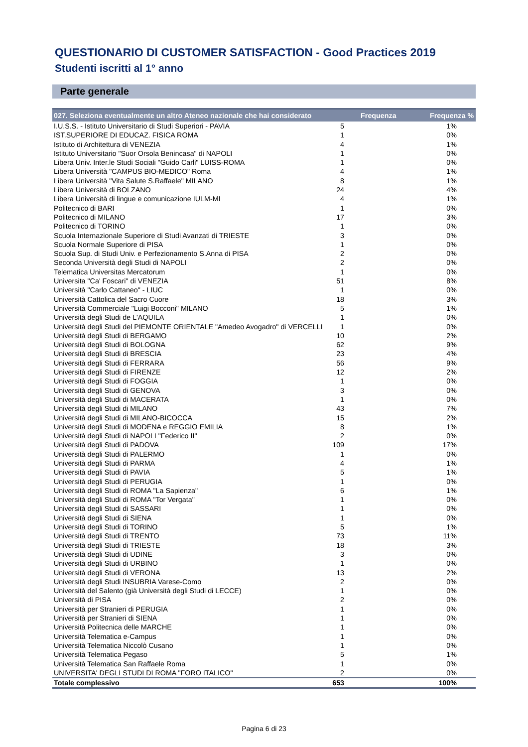QUESTIONARIO DI CUSTOMER SATISFACTION - Good Practices 2019
Studenti iscritti al 1° anno
Parte generale
| 027. Seleziona eventualmente un altro Ateneo nazionale che hai considerato | Frequenza | Frequenza % |
| --- | --- | --- |
| I.U.S.S. - Istituto Universitario di Studi Superiori - PAVIA | 5 | 1% |
| IST.SUPERIORE DI EDUCAZ. FISICA ROMA | 1 | 0% |
| Istituto di Architettura di VENEZIA | 4 | 1% |
| Istituto Universitario "Suor Orsola Benincasa" di NAPOLI | 1 | 0% |
| Libera Univ. Inter.le Studi Sociali "Guido Carli" LUISS-ROMA | 1 | 0% |
| Libera Università "CAMPUS BIO-MEDICO" Roma | 4 | 1% |
| Libera Università "Vita Salute S.Raffaele" MILANO | 8 | 1% |
| Libera Università di BOLZANO | 24 | 4% |
| Libera Università di lingue e comunicazione IULM-MI | 4 | 1% |
| Politecnico di BARI | 1 | 0% |
| Politecnico di MILANO | 17 | 3% |
| Politecnico di TORINO | 1 | 0% |
| Scuola Internazionale Superiore di Studi Avanzati di TRIESTE | 3 | 0% |
| Scuola Normale Superiore di PISA | 1 | 0% |
| Scuola Sup. di Studi Univ. e Perfezionamento S.Anna di PISA | 2 | 0% |
| Seconda Università degli Studi di NAPOLI | 2 | 0% |
| Telematica Universitas Mercatorum | 1 | 0% |
| Universita "Ca' Foscari" di VENEZIA | 51 | 8% |
| Università "Carlo Cattaneo" - LIUC | 1 | 0% |
| Università Cattolica del Sacro Cuore | 18 | 3% |
| Università Commerciale "Luigi Bocconi" MILANO | 5 | 1% |
| Università degli Studi de L'AQUILA | 1 | 0% |
| Università degli Studi del PIEMONTE ORIENTALE "Amedeo Avogadro" di VERCELLI | 1 | 0% |
| Università degli Studi di BERGAMO | 10 | 2% |
| Università degli Studi di BOLOGNA | 62 | 9% |
| Università degli Studi di BRESCIA | 23 | 4% |
| Università degli Studi di FERRARA | 56 | 9% |
| Università degli Studi di FIRENZE | 12 | 2% |
| Università degli Studi di FOGGIA | 1 | 0% |
| Università degli Studi di GENOVA | 3 | 0% |
| Università degli Studi di MACERATA | 1 | 0% |
| Università degli Studi di MILANO | 43 | 7% |
| Università degli Studi di MILANO-BICOCCA | 15 | 2% |
| Università degli Studi di MODENA e REGGIO EMILIA | 8 | 1% |
| Università degli Studi di NAPOLI "Federico II" | 2 | 0% |
| Università degli Studi di PADOVA | 109 | 17% |
| Università degli Studi di PALERMO | 1 | 0% |
| Università degli Studi di PARMA | 4 | 1% |
| Università degli Studi di PAVIA | 5 | 1% |
| Università degli Studi di PERUGIA | 1 | 0% |
| Università degli Studi di ROMA "La Sapienza" | 6 | 1% |
| Università degli Studi di ROMA "Tor Vergata" | 1 | 0% |
| Università degli Studi di SASSARI | 1 | 0% |
| Università degli Studi di SIENA | 1 | 0% |
| Università degli Studi di TORINO | 5 | 1% |
| Università degli Studi di TRENTO | 73 | 11% |
| Università degli Studi di TRIESTE | 18 | 3% |
| Università degli Studi di UDINE | 3 | 0% |
| Università degli Studi di URBINO | 1 | 0% |
| Università degli Studi di VERONA | 13 | 2% |
| Università degli Studi INSUBRIA Varese-Como | 2 | 0% |
| Università del Salento (già Università degli Studi di LECCE) | 1 | 0% |
| Università di PISA | 2 | 0% |
| Università per Stranieri di PERUGIA | 1 | 0% |
| Università per Stranieri di SIENA | 1 | 0% |
| Università Politecnica delle MARCHE | 1 | 0% |
| Università Telematica e-Campus | 1 | 0% |
| Università Telematica Niccolò Cusano | 1 | 0% |
| Università Telematica Pegaso | 5 | 1% |
| Università Telematica San Raffaele Roma | 1 | 0% |
| UNIVERSITA' DEGLI STUDI DI ROMA "FORO ITALICO" | 2 | 0% |
| Totale complessivo | 653 | 100% |
Pagina 6 di 23